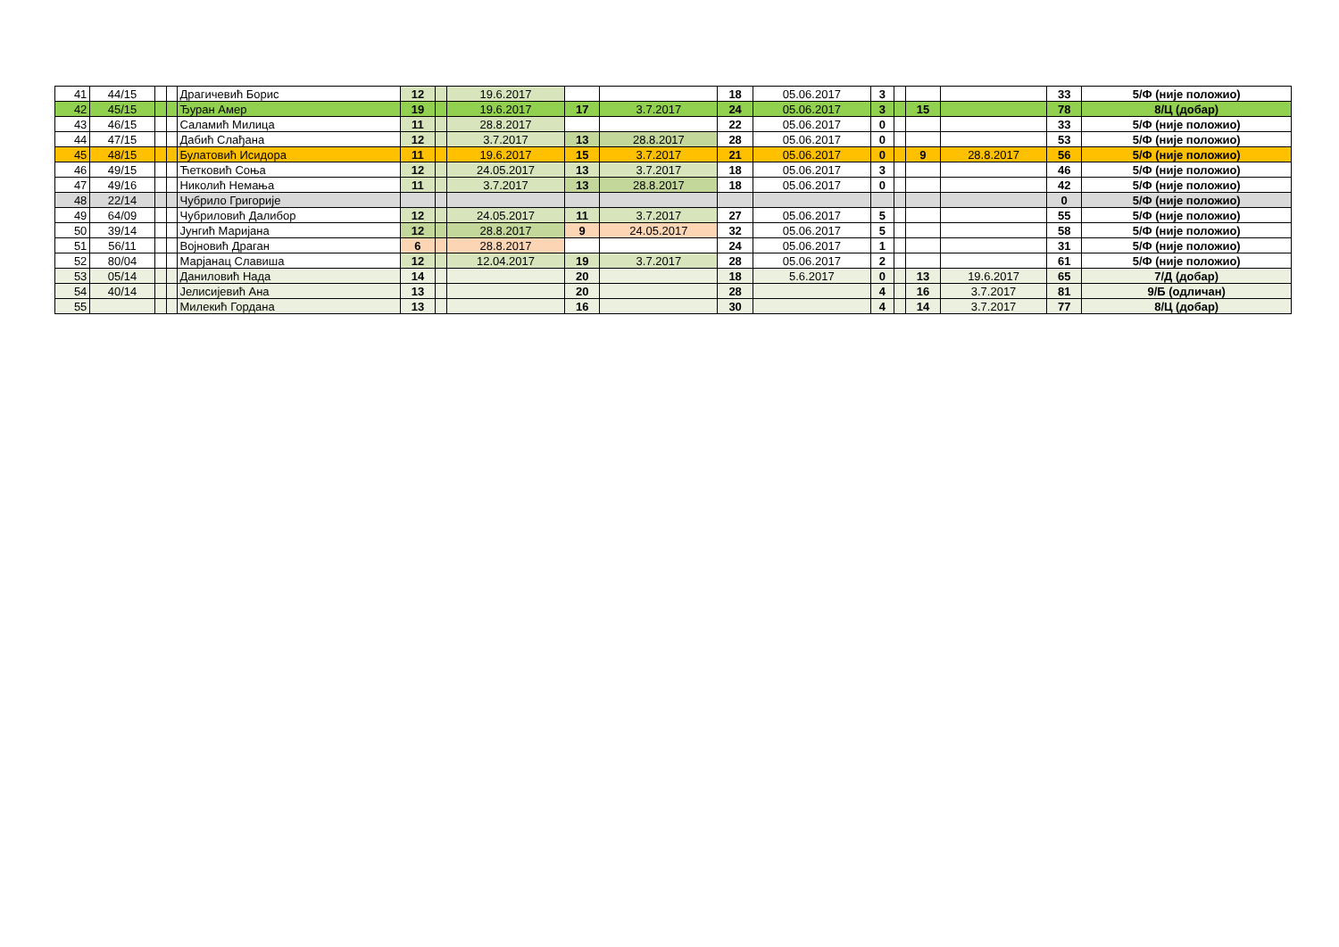| 41 | 44/15 | | | Драгичевић Борис | 12 | | 19.6.2017 | | | 18 | 05.06.2017 | 3 | | | | 33 | 5/Ф (није положио) |
| 42 | 45/15 | | | Ђуран Амер | 19 | | 19.6.2017 | 17 | 3.7.2017 | 24 | 05.06.2017 | 3 | | 15 | | 78 | 8/Ц (добар) |
| 43 | 46/15 | | | Саламић Милица | 11 | | 28.8.2017 | | | 22 | 05.06.2017 | 0 | | | | 33 | 5/Ф (није положио) |
| 44 | 47/15 | | | Дабић Слађана | 12 | | 3.7.2017 | 13 | 28.8.2017 | 28 | 05.06.2017 | 0 | | | | 53 | 5/Ф (није положио) |
| 45 | 48/15 | | | Булатовић Исидора | 11 | | 19.6.2017 | 15 | 3.7.2017 | 21 | 05.06.2017 | 0 | | 9 | 28.8.2017 | 56 | 5/Ф (није положио) |
| 46 | 49/15 | | | Ћетковић Соња | 12 | | 24.05.2017 | 13 | 3.7.2017 | 18 | 05.06.2017 | 3 | | | | 46 | 5/Ф (није положио) |
| 47 | 49/16 | | | Николић Немања | 11 | | 3.7.2017 | 13 | 28.8.2017 | 18 | 05.06.2017 | 0 | | | | 42 | 5/Ф (није положио) |
| 48 | 22/14 | | | Чубрило Григорије | | | | | | | | | | | | 0 | 5/Ф (није положио) |
| 49 | 64/09 | | | Чубриловић Далибор | 12 | | 24.05.2017 | 11 | 3.7.2017 | 27 | 05.06.2017 | 5 | | | | 55 | 5/Ф (није положио) |
| 50 | 39/14 | | | Јунгић Маријана | 12 | | 28.8.2017 | 9 | 24.05.2017 | 32 | 05.06.2017 | 5 | | | | 58 | 5/Ф (није положио) |
| 51 | 56/11 | | | Војновић Драган | 6 | | 28.8.2017 | | | 24 | 05.06.2017 | 1 | | | | 31 | 5/Ф (није положио) |
| 52 | 80/04 | | | Марјанац Славиша | 12 | | 12.04.2017 | 19 | 3.7.2017 | 28 | 05.06.2017 | 2 | | | | 61 | 5/Ф (није положио) |
| 53 | 05/14 | | | Даниловић Нада | 14 | | | 20 | | 18 | 5.6.2017 | 0 | | 13 | 19.6.2017 | 65 | 7/Д (добар) |
| 54 | 40/14 | | | Јелисијевић Ана | 13 | | | 20 | | 28 | | 4 | | 16 | 3.7.2017 | 81 | 9/Б (одличан) |
| 55 | | | | Милекић Гордана | 13 | | | 16 | | 30 | | 4 | | 14 | 3.7.2017 | 77 | 8/Ц (добар) |